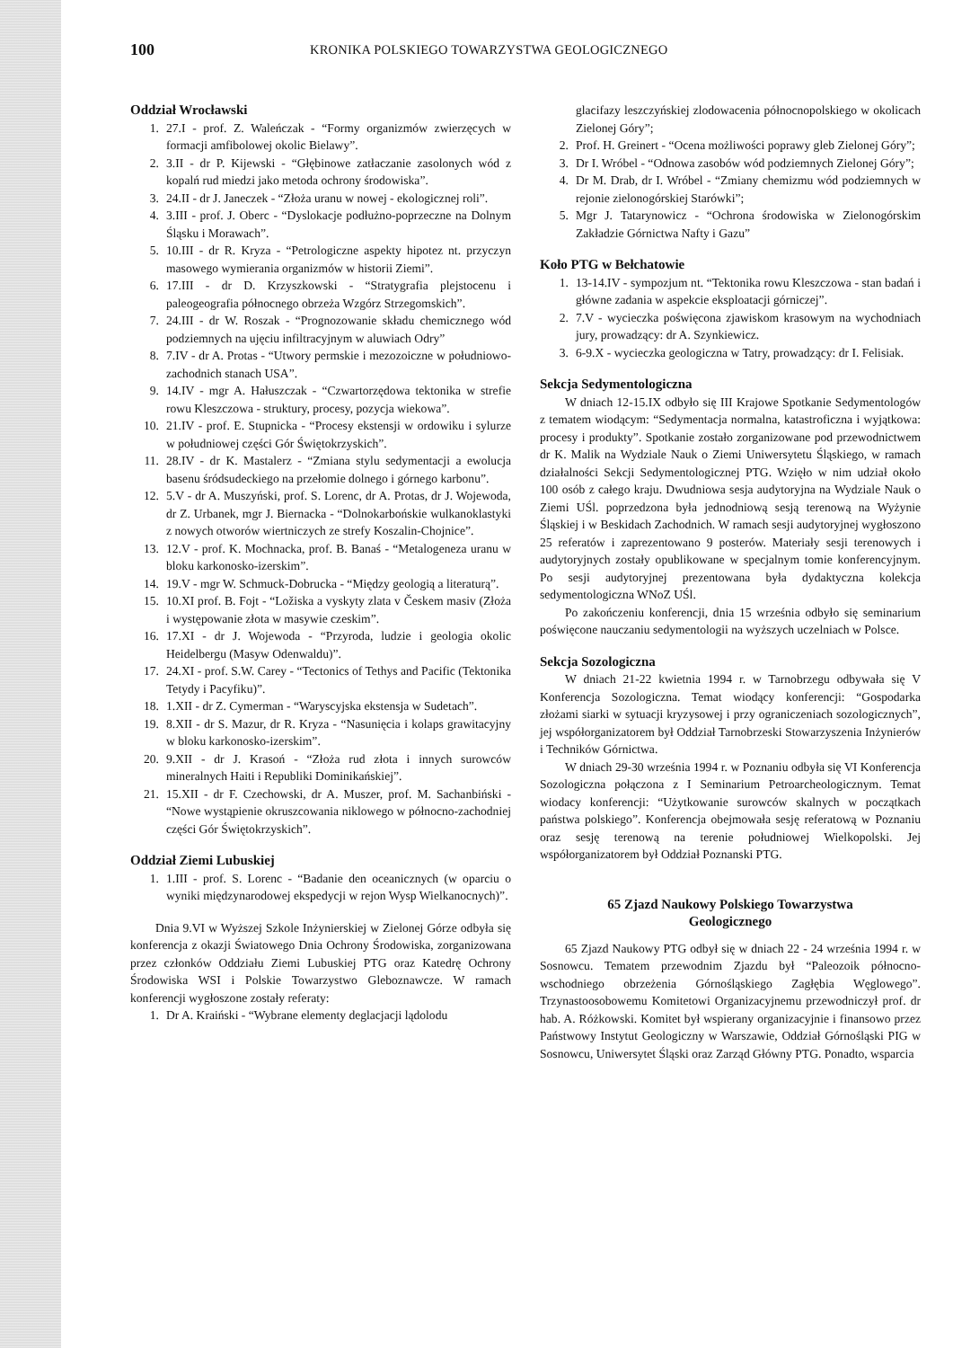100
KRONIKA POLSKIEGO TOWARZYSTWA GEOLOGICZNEGO
Oddział Wrocławski
1. 27.I - prof. Z. Waleńczak - “Formy organizmów zwierzęcych w formacji amfibolowej okolic Bielawy”.
2. 3.II - dr P. Kijewski - “Głębinowe zatłaczanie zasolonych wód z kopalń rud miedzi jako metoda ochrony środowiska”.
3. 24.II - dr J. Janeczek - “Złoża uranu w nowej - ekologicznej roli”.
4. 3.III - prof. J. Oberc - “Dyslokacje podłużno-poprzeczne na Dolnym Śląsku i Morawach”.
5. 10.III - dr R. Kryza - “Petrologiczne aspekty hipotez nt. przyczyn masowego wymierania organizmów w historii Ziemi”.
6. 17.III - dr D. Krzyszkowski - “Stratygrafia plejstocenu i paleogeografia północnego obrzeża Wzgórz Strzegomskich”.
7. 24.III - dr W. Roszak - “Prognozowanie składu chemicznego wód podziemnych na ujęciu infiltracyjnym w aluwiach Odry”
8. 7.IV - dr A. Protas - “Utwory permskie i mezozoiczne w południowo-zachodnich stanach USA”.
9. 14.IV - mgr A. Hałuszczak - “Czwartorzędowa tektonika w strefie rowu Kleszczowa - struktury, procesy, pozycja wiekowa”.
10. 21.IV - prof. E. Stupnicka - “Procesy ekstensji w ordowiku i sylurze w południowej części Gór Świętokrzyskich”.
11. 28.IV - dr K. Mastalerz - “Zmiana stylu sedymentacji a ewolucja basenu śródsudeckiego na przełomie dolnego i górnego karbonu”.
12. 5.V - dr A. Muszyński, prof. S. Lorenc, dr A. Protas, dr J. Wojewoda, dr Z. Urbanek, mgr J. Biernacka - “Dolnokarbońskie wulkanoklastyki z nowych otworów wiertniczych ze strefy Koszalin-Chojnice”.
13. 12.V - prof. K. Mochnacka, prof. B. Banaś - “Metalogeneza uranu w bloku karkonosko-izerskim”.
14. 19.V - mgr W. Schmuck-Dobrucka - “Między geologią a literaturą”.
15. 10.XI prof. B. Fojt - “Ložiska a vyskyty zlata v Českem masiv (Złoża i występowanie złota w masywie czeskim”.
16. 17.XI - dr J. Wojewoda - “Przyroda, ludzie i geologia okolic Heidelbergu (Masyw Odenwaldu)”.
17. 24.XI - prof. S.W. Carey - “Tectonics of Tethys and Pacific (Tektonika Tetydy i Pacyfiku)”.
18. 1.XII - dr Z. Cymerman - “Waryscyjska ekstensja w Sudetach”.
19. 8.XII - dr S. Mazur, dr R. Kryza - “Nasunięcia i kolaps grawitacyjny w bloku karkonosko-izerskim”.
20. 9.XII - dr J. Krasoń - “Złoża rud złota i innych surowców mineralnych Haiti i Republiki Dominikańskiej”.
21. 15.XII - dr F. Czechowski, dr A. Muszer, prof. M. Sachanbiński - “Nowe wystąpienie okruszcowania niklowego w północno-zachodniej części Gór Świętokrzyskich”.
Oddział Ziemi Lubuskiej
1. 1.III - prof. S. Lorenc - “Badanie den oceanicznych (w oparciu o wyniki międzynarodowej ekspedycji w rejon Wysp Wielkanocnych)”.
Dnia 9.VI w Wyższej Szkole Inżynierskiej w Zielonej Górze odbyła się konferencja z okazji Światowego Dnia Ochrony Środowiska, zorganizowana przez członków Oddziału Ziemi Lubuskiej PTG oraz Katedrę Ochrony Środowiska WSI i Polskie Towarzystwo Gleboznawcze. W ramach konferencji wygłoszone zostały referaty:
1. Dr A. Kraiński - “Wybrane elementy deglacjacji lądolodu
glacifazy leszczyńskiej zlodowacenia północnopolskiego w okolicach Zielonej Góry”;
2. Prof. H. Greinert - “Ocena możliwości poprawy gleb Zielonej Góry”;
3. Dr I. Wróbel - “Odnowa zasobów wód podziemnych Zielonej Góry”;
4. Dr M. Drab, dr I. Wróbel - “Zmiany chemizmu wód podziemnych w rejonie zielonogórskiej Starówki”;
5. Mgr J. Tatarynowicz - “Ochrona środowiska w Zielonogórskim Zakładzie Górnictwa Nafty i Gazu”
Koło PTG w Bełchatowie
1. 13-14.IV - sympozjum nt. “Tektonika rowu Kleszczowa - stan badań i główne zadania w aspekcie eksploatacji górniczej”.
2. 7.V - wycieczka poświęcona zjawiskom krasowym na wychodniach jury, prowadzący: dr A. Szynkiewicz.
3. 6-9.X - wycieczka geologiczna w Tatry, prowadzący: dr I. Felisiak.
Sekcja Sedymentologiczna
W dniach 12-15.IX odbyło się III Krajowe Spotkanie Sedymentologów z tematem wiodącym: “Sedymentacja normalna, katastroficzna i wyjątkowa: procesy i produkty”. Spotkanie zostało zorganizowane pod przewodnictwem dr K. Malik na Wydziale Nauk o Ziemi Uniwersytetu Śląskiego, w ramach działalności Sekcji Sedymentologicznej PTG. Wzięło w nim udział około 100 osób z całego kraju. Dwudniowa sesja audytoryjna na Wydziale Nauk o Ziemi UŚl. poprzedzona była jednodniową sesją terenową na Wyżynie Śląskiej i w Beskidach Zachodnich. W ramach sesji audytoryjnej wygłoszono 25 referatów i zaprezentowano 9 posterów. Materiały sesji terenowych i audytoryjnych zostały opublikowane w specjalnym tomie konferencyjnym. Po sesji audytoryjnej prezentowana była dydaktyczna kolekcja sedymentologiczna WNoZ UŚl.
Po zakończeniu konferencji, dnia 15 września odbyło się seminarium poświęcone nauczaniu sedymentologii na wyższych uczelniach w Polsce.
Sekcja Sozologiczna
W dniach 21-22 kwietnia 1994 r. w Tarnobrzegu odbywała się V Konferencja Sozologiczna. Temat wiodący konferencji: “Gospodarka złożami siarki w sytuacji kryzysowej i przy ograniczeniach sozologicznych”, jej współorganizatorem był Oddział Tarnobrzeski Stowarzyszenia Inżynierów i Techników Górnictwa.
W dniach 29-30 września 1994 r. w Poznaniu odbyła się VI Konferencja Sozologiczna połączona z I Seminarium Petroarcheologicznym. Temat wiodacy konferencji: “Użytkowanie surowców skalnych w początkach państwa polskiego”. Konferencja obejmowała sesję referatową w Poznaniu oraz sesję terenową na terenie południowej Wielkopolski. Jej współorganizatorem był Oddział Poznanski PTG.
65 Zjazd Naukowy Polskiego Towarzystwa
Geologicznego
65 Zjazd Naukowy PTG odbył się w dniach 22 - 24 września 1994 r. w Sosnowcu. Tematem przewodnim Zjazdu był “Paleozoik północno-wschodniego obrzeżenia Górnośląskiego Zagłębia Węglowego”. Trzynastoosobowemu Komitetowi Organizacyjnemu przewodniczył prof. dr hab. A. Różkowski. Komitet był wspierany organizacyjnie i finansowo przez Państwowy Instytut Geologiczny w Warszawie, Oddział Górnośląski PIG w Sosnowcu, Uniwersytet Śląski oraz Zarząd Główny PTG. Ponadto, wsparcia